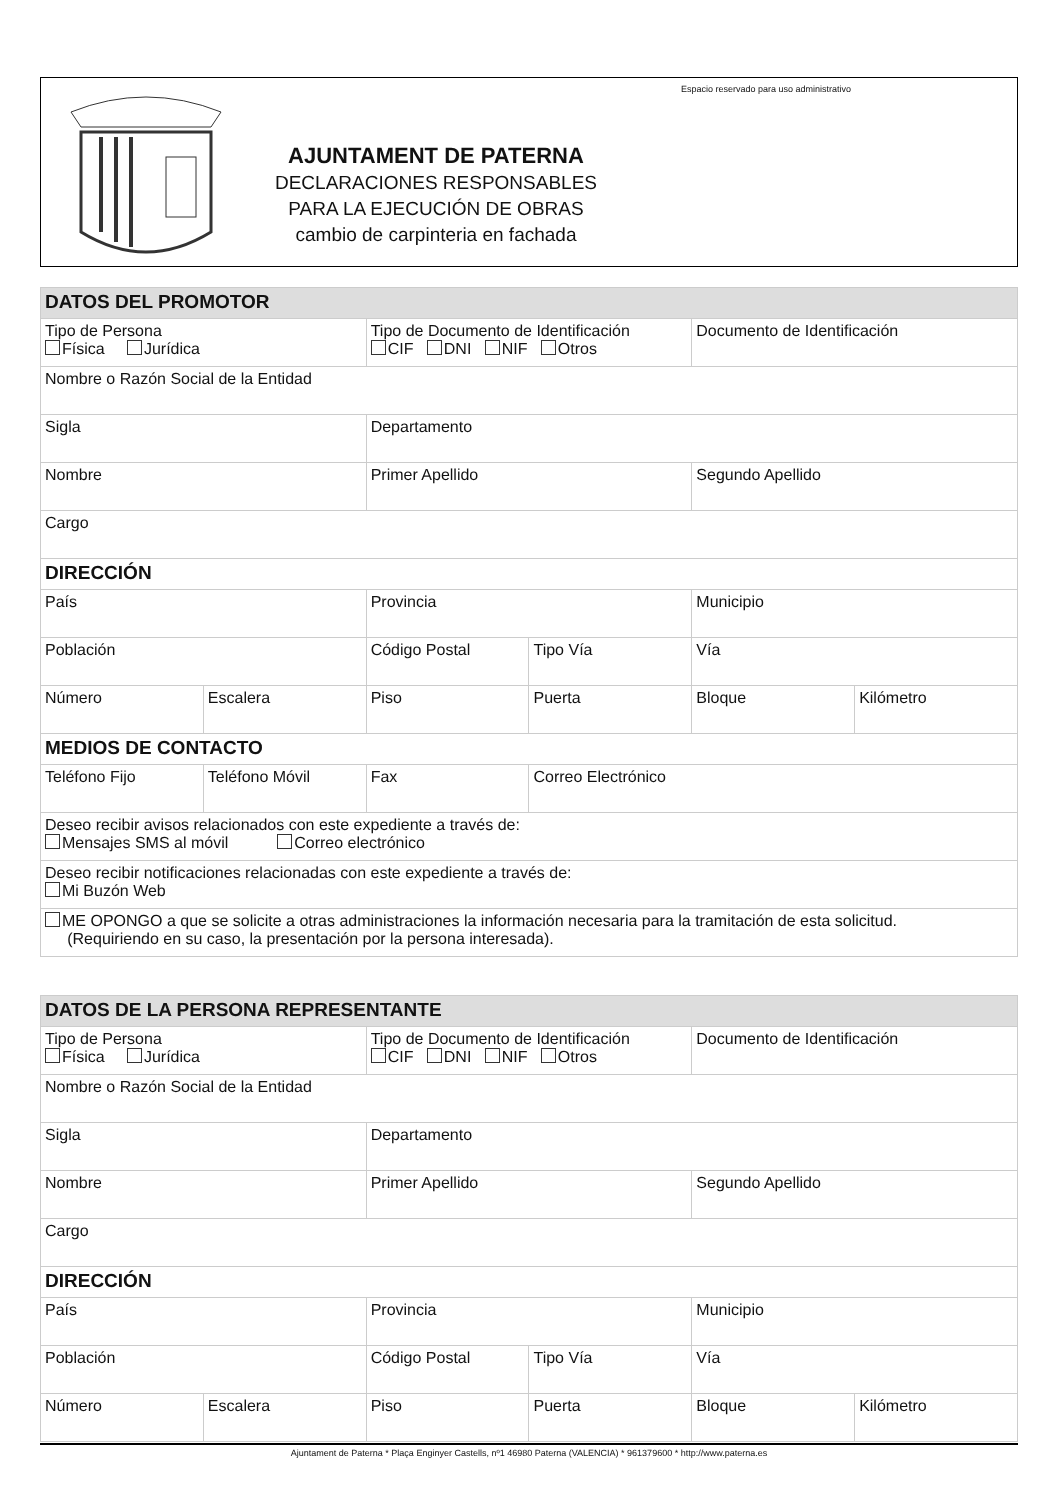Espacio reservado para uso administrativo
AJUNTAMENT DE PATERNA
DECLARACIONES RESPONSABLES
PARA LA EJECUCIÓN DE OBRAS
cambio de carpinteria en fachada
| DATOS DEL PROMOTOR | | | | | |
| --- | --- | --- | --- | --- | --- |
| Tipo de Persona Física Jurídica | | Tipo de Documento de Identificación CIF DNI NIF Otros | | Documento de Identificación | |
| Nombre o Razón Social de la Entidad | | | | | |
| Sigla | | Departamento | | | |
| Nombre | | Primer Apellido | | Segundo Apellido | |
| Cargo | | | | | |
| DIRECCIÓN | | | | | |
| País | | Provincia | | Municipio | |
| Población | | Código Postal | Tipo Vía | Vía | |
| Número | Escalera | Piso | Puerta | Bloque | Kilómetro |
| MEDIOS DE CONTACTO | | | | | |
| Teléfono Fijo | Teléfono Móvil | Fax | Correo Electrónico | | |
| Deseo recibir avisos relacionados con este expediente a través de: Mensajes SMS al móvil Correo electrónico | | | | | |
| Deseo recibir notificaciones relacionadas con este expediente a través de: Mi Buzón Web | | | | | |
| ME OPONGO a que se solicite a otras administraciones la información necesaria para la tramitación de esta solicitud. (Requiriendo en su caso, la presentación por la persona interesada). | | | | | |
| DATOS DE LA PERSONA REPRESENTANTE | | | | | |
| --- | --- | --- | --- | --- | --- |
| Tipo de Persona Física Jurídica | | Tipo de Documento de Identificación CIF DNI NIF Otros | | Documento de Identificación | |
| Nombre o Razón Social de la Entidad | | | | | |
| Sigla | | Departamento | | | |
| Nombre | | Primer Apellido | | Segundo Apellido | |
| Cargo | | | | | |
| DIRECCIÓN | | | | | |
| País | | Provincia | | Municipio | |
| Población | | Código Postal | Tipo Vía | Vía | |
| Número | Escalera | Piso | Puerta | Bloque | Kilómetro |
Ajuntament de Paterna * Plaça Enginyer Castells, nº1 46980 Paterna (VALENCIA) * 961379600 * http://www.paterna.es